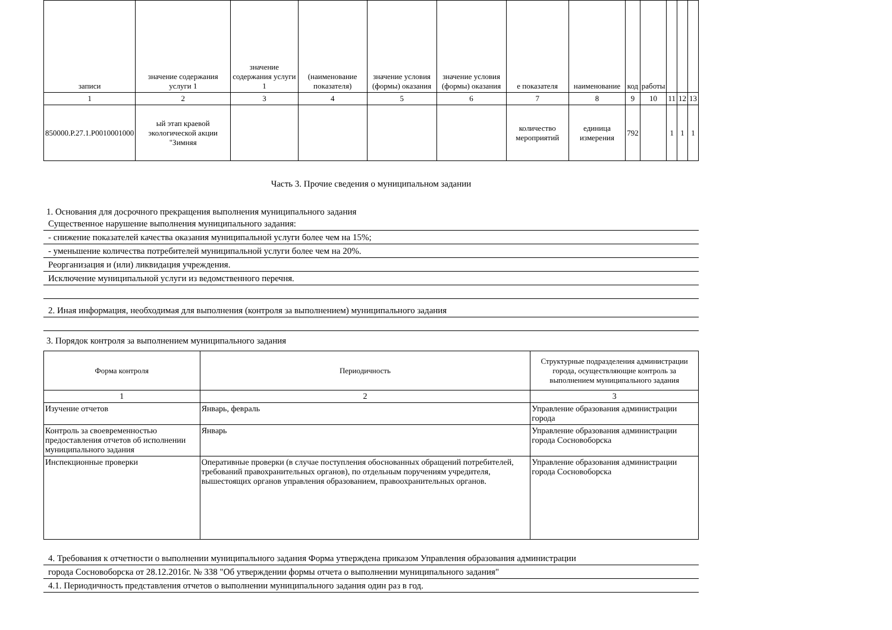| записи | значение содержания услуги 1 | значение содержания услуги 1 | (наименование показателя) | значение условия (формы) оказания | значение условия (формы) оказания | е показателя | наименование | код | работы | | | |
| --- | --- | --- | --- | --- | --- | --- | --- | --- | --- | --- | --- | --- |
| 1 | 2 | 3 | 4 | 5 | 6 | 7 | 8 | 9 | 10 | 11 | 12 | 13 |
| 850000.Р.27.1.Р0010001000 | ый этап краевой экологической акции "Зимняя | | | | | количество мероприятий | единица измерения | 792 | | 1 | 1 | 1 |
Часть 3. Прочие сведения о муниципальном задании
1. Основания для досрочного прекращения выполнения муниципального задания
Существенное нарушение выполнения муниципального задания:
- снижение показателей качества оказания муниципальной услуги более чем на 15%;
- уменьшение количества потребителей муниципальной услуги более чем на 20%.
Реорганизация и (или) ликвидация учреждения.
Исключение муниципальной услуги из ведомственного перечня.
2. Иная информация, необходимая для выполнения (контроля за выполнением) муниципального задания
3. Порядок контроля за выполнением муниципального задания
| Форма контроля | Периодичность | Структурные подразделения администрации города, осуществляющие контроль за выполнением муниципального задания |
| --- | --- | --- |
| 1 | 2 | 3 |
| Изучение отчетов | Январь, февраль | Управление образования администрации города |
| Контроль за своевременностью предоставления отчетов об исполнении муниципального задания | Январь | Управление образования администрации города Сосновоборска |
| Инспекционные проверки | Оперативные проверки (в случае поступления обоснованных обращений потребителей, требований правохранительных органов), по отдельным поручениям учредителя, вышестоящих органов управления образованием, правоохранительных органов. | Управление образования администрации города Сосновоборска |
4. Требования к отчетности о выполнении муниципального задания Форма утверждена приказом Управления образования администрации
города Сосновоборска от 28.12.2016г. № 338 "Об утверждении формы отчета о выполнении муниципального задания"
4.1. Периодичность представления отчетов о выполнении муниципального задания один раз в год.